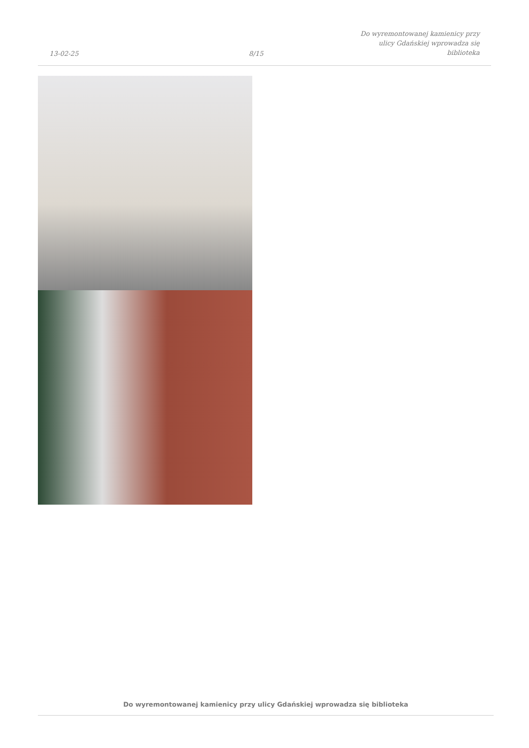13-02-25
8/15
Do wyremontowanej kamienicy przy
ulicy Gdańskiej wprowadza się
biblioteka
Do wyremontowanej kamienicy przy ulicy Gdańskiej wprowadza się biblioteka